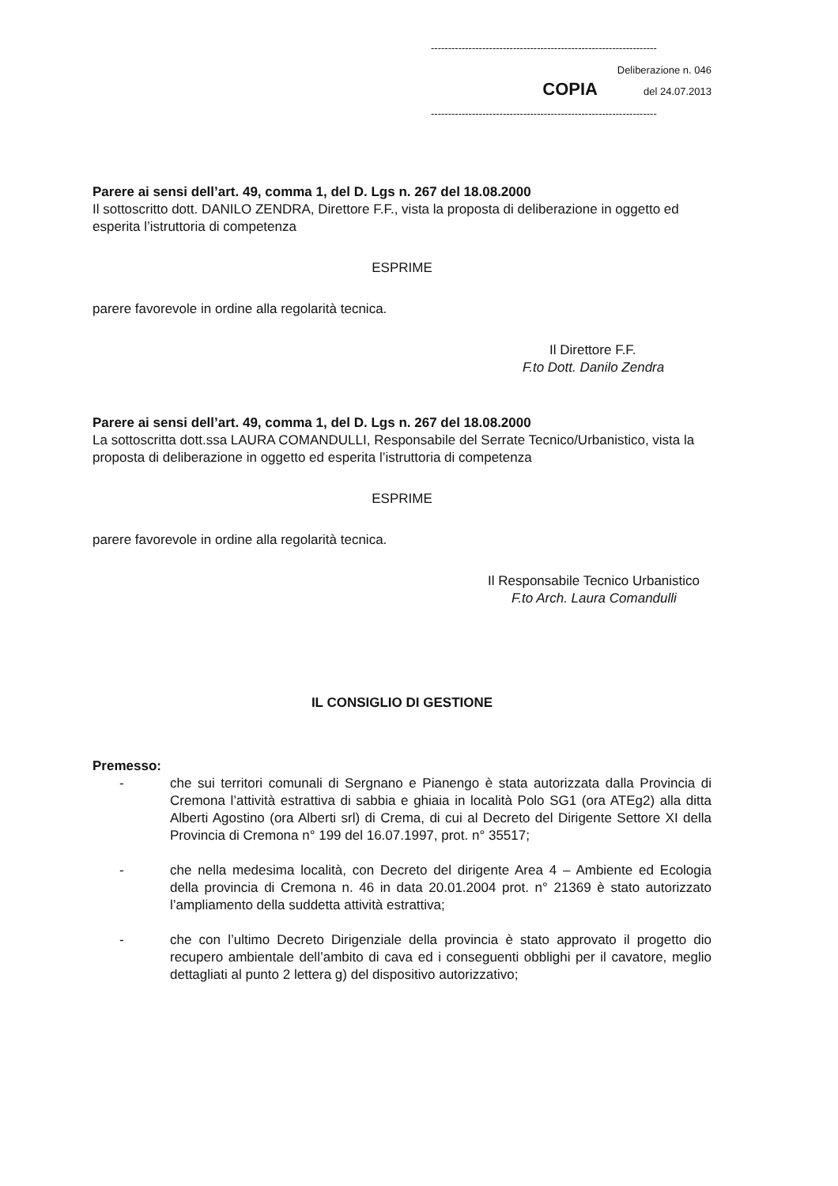------------------------------------------------------------------
Deliberazione n. 046
COPIA del 24.07.2013
------------------------------------------------------------------
Parere ai sensi dell’art. 49, comma 1, del D. Lgs n. 267 del 18.08.2000
Il sottoscritto dott. DANILO ZENDRA, Direttore F.F., vista la proposta di deliberazione in oggetto ed esperita l’istruttoria di competenza
ESPRIME
parere favorevole in ordine alla regolarità tecnica.
Il Direttore F.F.
F.to Dott. Danilo Zendra
Parere ai sensi dell’art. 49, comma 1, del D. Lgs n. 267 del 18.08.2000
La sottoscritta dott.ssa LAURA COMANDULLI, Responsabile del Serrate Tecnico/Urbanistico, vista la proposta di deliberazione in oggetto ed esperita l’istruttoria di competenza
ESPRIME
parere favorevole in ordine alla regolarità tecnica.
Il Responsabile Tecnico Urbanistico
F.to Arch. Laura Comandulli
IL CONSIGLIO DI GESTIONE
Premesso:
- che sui territori comunali di Sergnano e Pianengo è stata autorizzata dalla Provincia di Cremona l’attività estrattiva di sabbia e ghiaia in località Polo SG1 (ora ATEg2) alla ditta Alberti Agostino (ora Alberti srl) di Crema, di cui al Decreto del Dirigente Settore XI della Provincia di Cremona n° 199 del 16.07.1997, prot. n° 35517;
- che nella medesima località, con Decreto del dirigente Area 4 – Ambiente ed Ecologia della provincia di Cremona n. 46 in data 20.01.2004 prot. n° 21369 è stato autorizzato l’ampliamento della suddetta attività estrattiva;
- che con l’ultimo Decreto Dirigenziale della provincia è stato approvato il progetto dio recupero ambientale dell’ambito di cava ed i conseguenti obblighi per il cavatore, meglio dettagliati al punto 2 lettera g) del dispositivo autorizzativo;